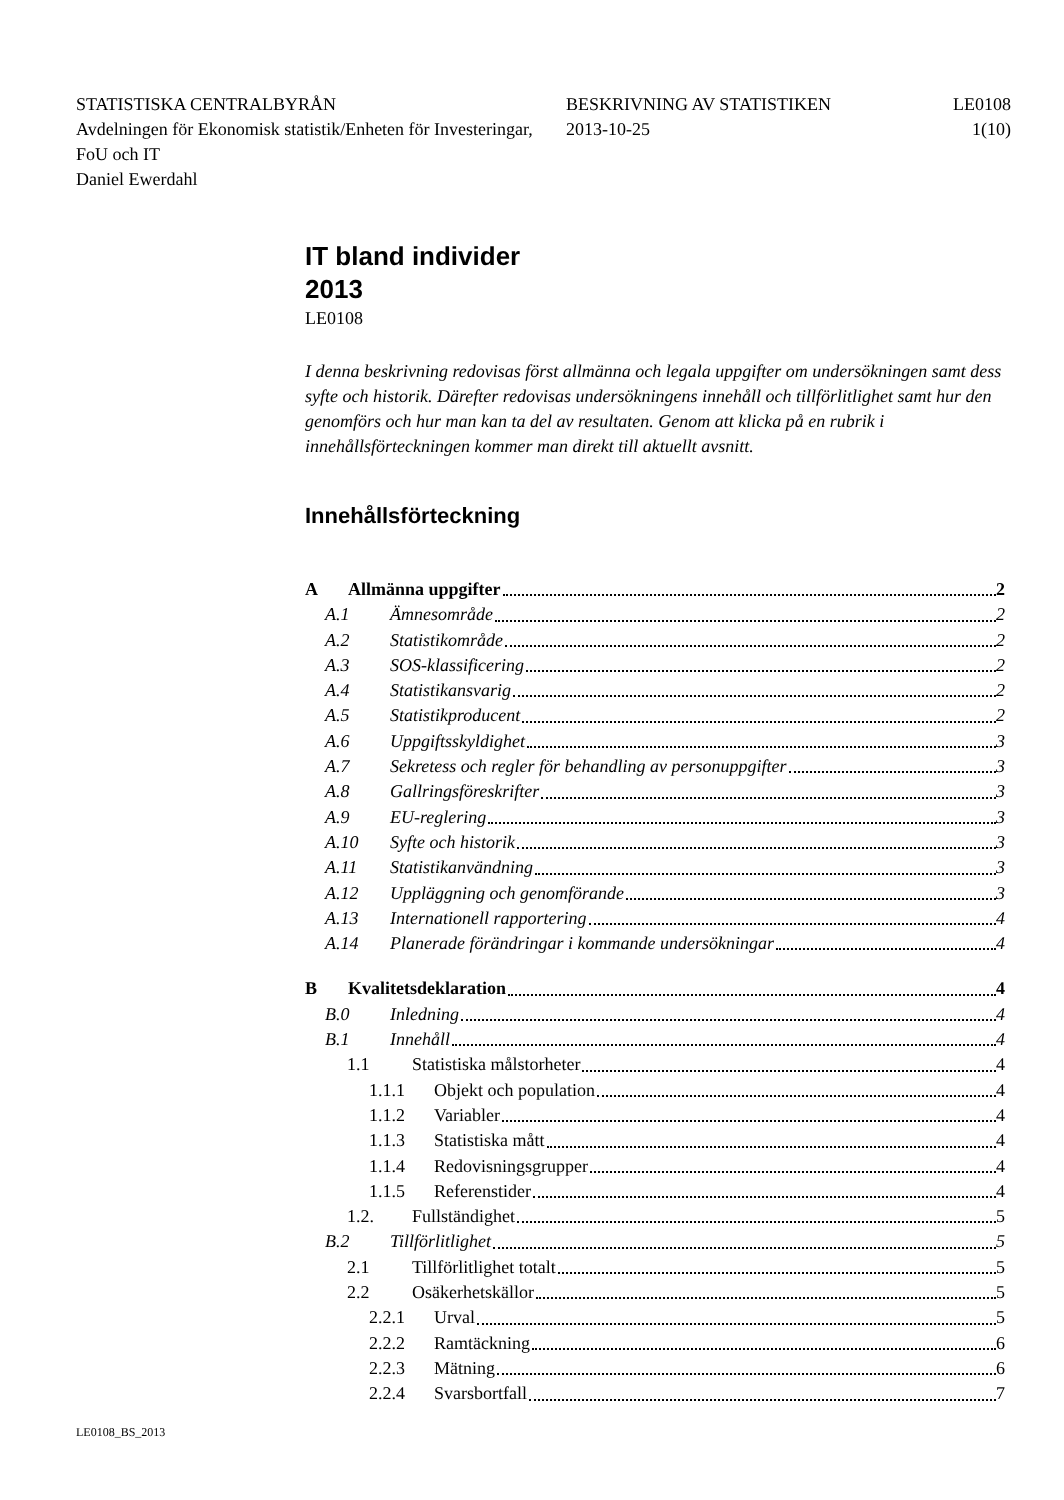STATISTISKA CENTRALBYRÅN
Avdelningen för Ekonomisk statistik/Enheten för Investeringar, FoU och IT
Daniel Ewerdahl
BESKRIVNING AV STATISTIKEN
2013-10-25
LE0108
1(10)
IT bland individer
2013
LE0108
I denna beskrivning redovisas först allmänna och legala uppgifter om undersökningen samt dess syfte och historik. Därefter redovisas undersökningens innehåll och tillförlitlighet samt hur den genomförs och hur man kan ta del av resultaten. Genom att klicka på en rubrik i innehållsförteckningen kommer man direkt till aktuellt avsnitt.
Innehållsförteckning
A Allmänna uppgifter 2
A.1 Ämnesområde 2
A.2 Statistikområde 2
A.3 SOS-klassificering 2
A.4 Statistikansvarig 2
A.5 Statistikproducent 2
A.6 Uppgiftsskyldighet 3
A.7 Sekretess och regler för behandling av personuppgifter 3
A.8 Gallringsföreskrifter 3
A.9 EU-reglering 3
A.10 Syfte och historik 3
A.11 Statistikanvändning 3
A.12 Uppläggning och genomförande 3
A.13 Internationell rapportering 4
A.14 Planerade förändringar i kommande undersökningar 4
B Kvalitetsdeklaration 4
B.0 Inledning 4
B.1 Innehåll 4
1.1 Statistiska målstorheter 4
1.1.1 Objekt och population 4
1.1.2 Variabler 4
1.1.3 Statistiska mått 4
1.1.4 Redovisningsgrupper 4
1.1.5 Referenstider 4
1.2. Fullständighet 5
B.2 Tillförlitlighet 5
2.1 Tillförlitlighet totalt 5
2.2 Osäkerhetskällor 5
2.2.1 Urval 5
2.2.2 Ramtäckning 6
2.2.3 Mätning 6
2.2.4 Svarsbortfall 7
LE0108_BS_2013